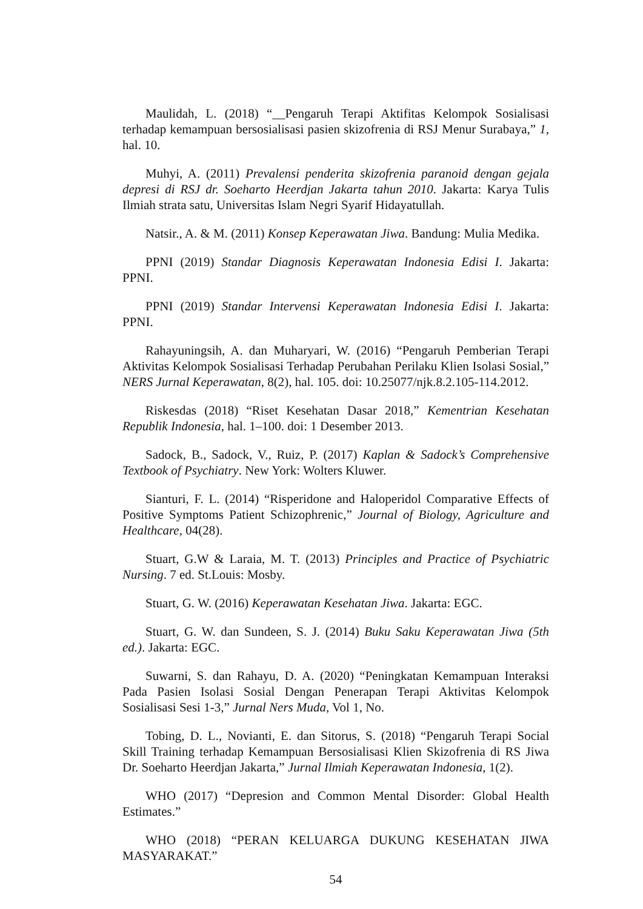Maulidah, L. (2018) “__Pengaruh Terapi Aktifitas Kelompok Sosialisasi terhadap kemampuan bersosialisasi pasien skizofrenia di RSJ Menur Surabaya,” 1, hal. 10.
Muhyi, A. (2011) Prevalensi penderita skizofrenia paranoid dengan gejala depresi di RSJ dr. Soeharto Heerdjan Jakarta tahun 2010. Jakarta: Karya Tulis Ilmiah strata satu, Universitas Islam Negri Syarif Hidayatullah.
Natsir., A. & M. (2011) Konsep Keperawatan Jiwa. Bandung: Mulia Medika.
PPNI (2019) Standar Diagnosis Keperawatan Indonesia Edisi I. Jakarta: PPNI.
PPNI (2019) Standar Intervensi Keperawatan Indonesia Edisi I. Jakarta: PPNI.
Rahayuningsih, A. dan Muharyari, W. (2016) “Pengaruh Pemberian Terapi Aktivitas Kelompok Sosialisasi Terhadap Perubahan Perilaku Klien Isolasi Sosial,” NERS Jurnal Keperawatan, 8(2), hal. 105. doi: 10.25077/njk.8.2.105-114.2012.
Riskesdas (2018) “Riset Kesehatan Dasar 2018,” Kementrian Kesehatan Republik Indonesia, hal. 1–100. doi: 1 Desember 2013.
Sadock, B., Sadock, V., Ruiz, P. (2017) Kaplan & Sadock’s Comprehensive Textbook of Psychiatry. New York: Wolters Kluwer.
Sianturi, F. L. (2014) “Risperidone and Haloperidol Comparative Effects of Positive Symptoms Patient Schizophrenic,” Journal of Biology, Agriculture and Healthcare, 04(28).
Stuart, G.W & Laraia, M. T. (2013) Principles and Practice of Psychiatric Nursing. 7 ed. St.Louis: Mosby.
Stuart, G. W. (2016) Keperawatan Kesehatan Jiwa. Jakarta: EGC.
Stuart, G. W. dan Sundeen, S. J. (2014) Buku Saku Keperawatan Jiwa (5th ed.). Jakarta: EGC.
Suwarni, S. dan Rahayu, D. A. (2020) “Peningkatan Kemampuan Interaksi Pada Pasien Isolasi Sosial Dengan Penerapan Terapi Aktivitas Kelompok Sosialisasi Sesi 1-3,” Jurnal Ners Muda, Vol 1, No.
Tobing, D. L., Novianti, E. dan Sitorus, S. (2018) “Pengaruh Terapi Social Skill Training terhadap Kemampuan Bersosialisasi Klien Skizofrenia di RS Jiwa Dr. Soeharto Heerdjan Jakarta,” Jurnal Ilmiah Keperawatan Indonesia, 1(2).
WHO (2017) “Depresion and Common Mental Disorder: Global Health Estimates.”
WHO (2018) “PERAN KELUARGA DUKUNG KESEHATAN JIWA MASYARAKAT.”
54